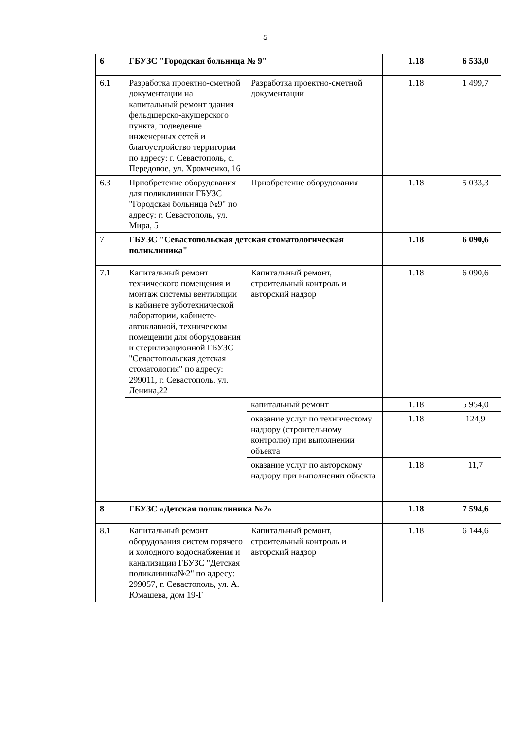5
| 6 | ГБУЗС "Городская больница № 9" | | 1.18 | 6 533,0 |
| 6.1 | Разработка проектно-сметной документации на капитальный ремонт здания фельдшерско-акушерского пункта, подведение инженерных сетей и благоустройство территории по адресу: г. Севастополь, с. Передовое, ул. Хромченко, 16 | Разработка проектно-сметной документации | 1.18 | 1 499,7 |
| 6.3 | Приобретение оборудования для поликлиники ГБУЗС "Городская больница №9" по адресу: г. Севастополь, ул. Мира, 5 | Приобретение оборудования | 1.18 | 5 033,3 |
| 7 | ГБУЗС "Севастопольская детская стоматологическая поликлиника" | | 1.18 | 6 090,6 |
| 7.1 | Капитальный ремонт технического помещения и монтаж системы вентиляции в кабинете зуботехнической лаборатории, кабинете-автоклавной, техническом помещении для оборудования и стерилизационной ГБУЗС "Севастопольская детская стоматология" по адресу: 299011, г. Севастополь, ул. Ленина,22 | Капитальный ремонт, строительный контроль и авторский надзор | 1.18 | 6 090,6 |
| | | капитальный ремонт | 1.18 | 5 954,0 |
| | | оказание услуг по техническому надзору (строительному контролю) при выполнении объекта | 1.18 | 124,9 |
| | | оказание услуг по авторскому надзору при выполнении объекта | 1.18 | 11,7 |
| 8 | ГБУЗС «Детская поликлиника №2» | | 1.18 | 7 594,6 |
| 8.1 | Капитальный ремонт оборудования систем горячего и холодного водоснабжения и канализации ГБУЗС "Детская поликлиника№2" по адресу: 299057, г. Севастополь, ул. А. Юмашева, дом 19-Г | Капитальный ремонт, строительный контроль и авторский надзор | 1.18 | 6 144,6 |